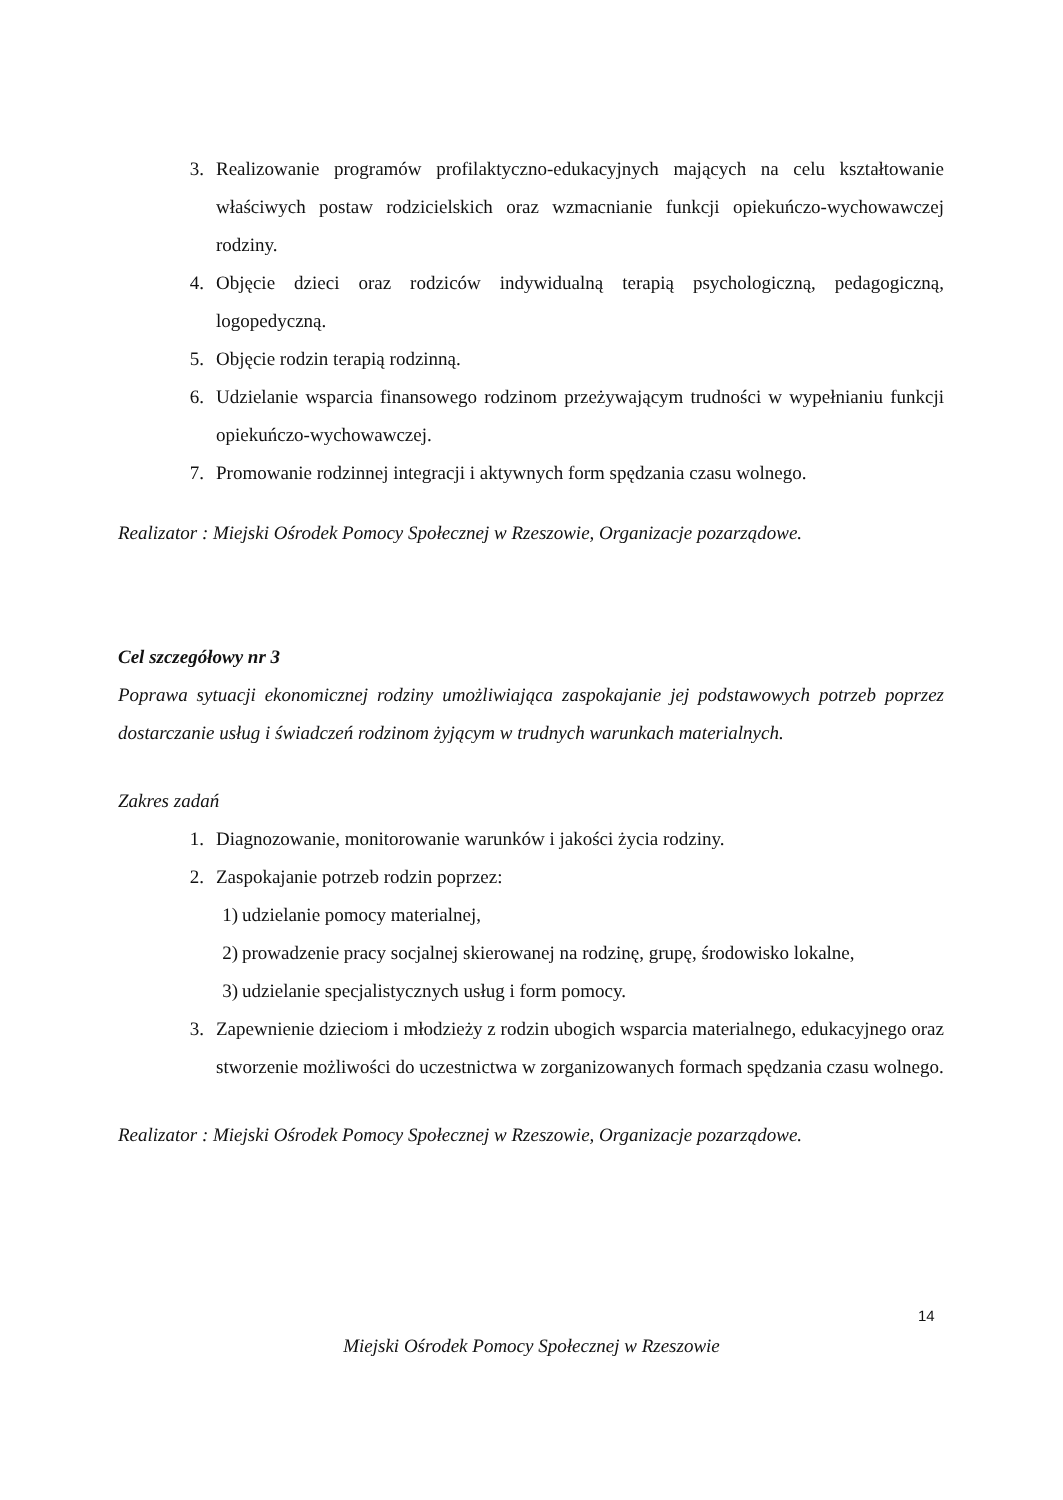3. Realizowanie programów profilaktyczno-edukacyjnych mających na celu kształtowanie właściwych postaw rodzicielskich oraz wzmacnianie funkcji opiekuńczo-wychowawczej rodziny.
4. Objęcie dzieci oraz rodziców indywidualną terapią psychologiczną, pedagogiczną, logopedyczną.
5. Objęcie rodzin terapią rodzinną.
6. Udzielanie wsparcia finansowego rodzinom przeżywającym trudności w wypełnianiu funkcji opiekuńczo-wychowawczej.
7. Promowanie rodzinnej integracji i aktywnych form spędzania czasu wolnego.
Realizator : Miejski Ośrodek Pomocy Społecznej w Rzeszowie, Organizacje pozarządowe.
Cel szczegółowy nr 3
Poprawa sytuacji ekonomicznej rodziny umożliwiająca zaspokajanie jej podstawowych potrzeb poprzez dostarczanie usług i świadczeń rodzinom żyjącym w trudnych warunkach materialnych.
Zakres zadań
1. Diagnozowanie, monitorowanie warunków i jakości życia rodziny.
2. Zaspokajanie potrzeb rodzin poprzez:
1) udzielanie pomocy materialnej,
2) prowadzenie pracy socjalnej skierowanej na rodzinę, grupę, środowisko lokalne,
3) udzielanie specjalistycznych usług i form pomocy.
3. Zapewnienie dzieciom i młodzieży z rodzin ubogich wsparcia materialnego, edukacyjnego oraz stworzenie możliwości do uczestnictwa w zorganizowanych formach spędzania czasu wolnego.
Realizator : Miejski Ośrodek Pomocy Społecznej w Rzeszowie, Organizacje pozarządowe.
14
Miejski Ośrodek Pomocy Społecznej w Rzeszowie